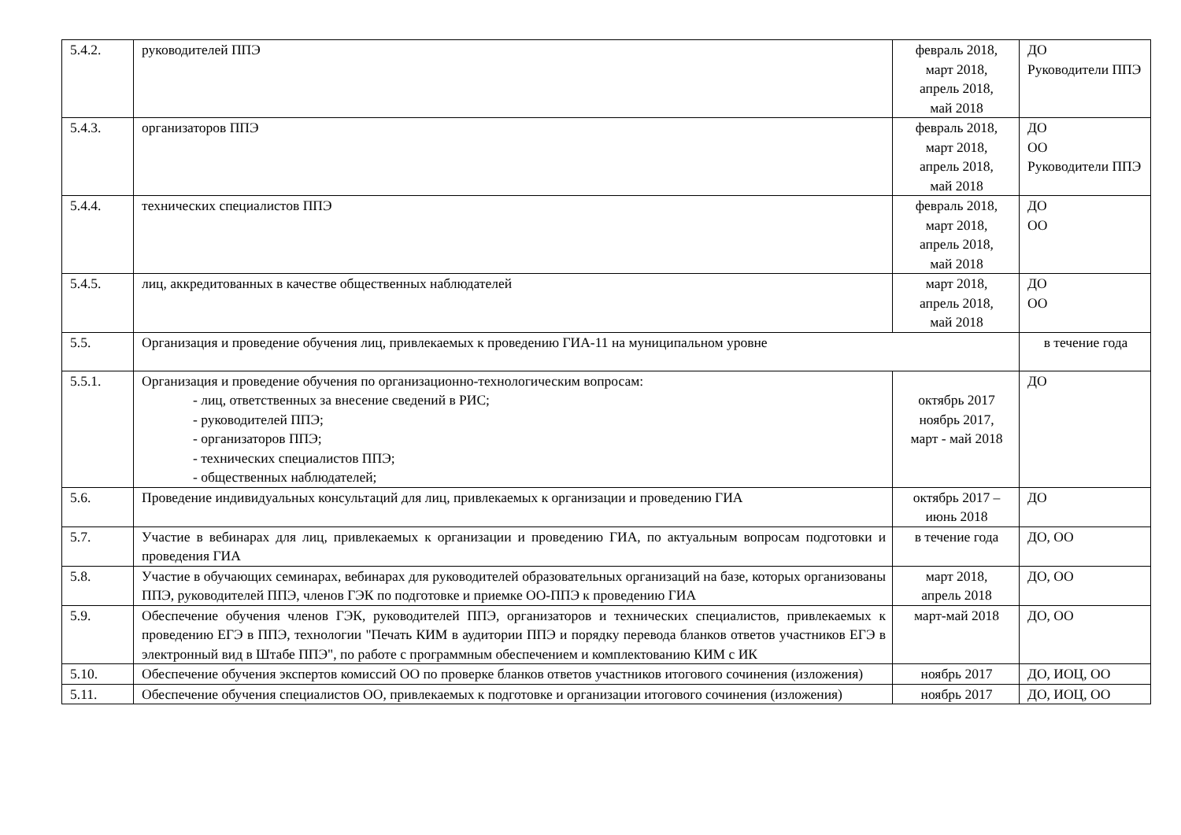| 5.4.2. | руководителей ППЭ | февраль 2018, март 2018, апрель 2018, май 2018 | ДО Руководители ППЭ |
| 5.4.3. | организаторов ППЭ | февраль 2018, март 2018, апрель 2018, май 2018 | ДО ОО Руководители ППЭ |
| 5.4.4. | технических специалистов ППЭ | февраль 2018, март 2018, апрель 2018, май 2018 | ДО ОО |
| 5.4.5. | лиц, аккредитованных в качестве общественных наблюдателей | март 2018, апрель 2018, май 2018 | ДО ОО |
| 5.5. | Организация и проведение обучения лиц, привлекаемых к проведению ГИА-11 на муниципальном уровне | | в течение года |
| 5.5.1. | Организация и проведение обучения по организационно-технологическим вопросам: - лиц, ответственных за внесение сведений в РИС; - руководителей ППЭ; - организаторов ППЭ; - технических специалистов ППЭ; - общественных наблюдателей; | октябрь 2017 ноябрь 2017, март - май 2018 | ДО |
| 5.6. | Проведение индивидуальных консультаций для лиц, привлекаемых к организации и проведению ГИА | октябрь 2017 – июнь 2018 | ДО |
| 5.7. | Участие в вебинарах для лиц, привлекаемых к организации и проведению ГИА, по актуальным вопросам подготовки и проведения ГИА | в течение года | ДО, ОО |
| 5.8. | Участие в обучающих семинарах, вебинарах для руководителей образовательных организаций на базе, которых организованы ППЭ, руководителей ППЭ, членов ГЭК по подготовке и приемке ОО-ППЭ к проведению ГИА | март 2018, апрель 2018 | ДО, ОО |
| 5.9. | Обеспечение обучения членов ГЭК, руководителей ППЭ, организаторов и технических специалистов, привлекаемых к проведению ЕГЭ в ППЭ, технологии "Печать КИМ в аудитории ППЭ и порядку перевода бланков ответов участников ЕГЭ в электронный вид в Штабе ППЭ", по работе с программным обеспечением и комплектованию КИМ с ИК | март-май 2018 | ДО, ОО |
| 5.10. | Обеспечение обучения экспертов комиссий ОО по проверке бланков ответов участников итогового сочинения (изложения) | ноябрь 2017 | ДО, ИОЦ, ОО |
| 5.11. | Обеспечение обучения специалистов ОО, привлекаемых к подготовке и организации итогового сочинения (изложения) | ноябрь 2017 | ДО, ИОЦ, ОО |